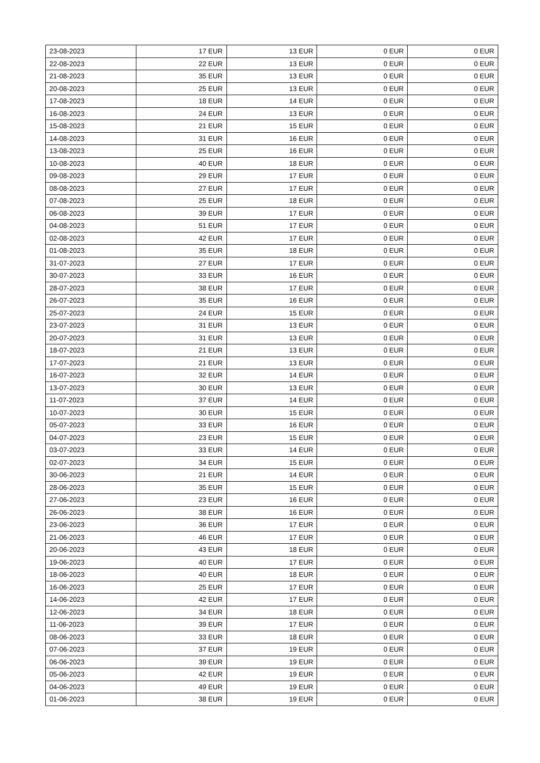| 23-08-2023 | 17 EUR | 13 EUR | 0 EUR | 0 EUR |
| 22-08-2023 | 22 EUR | 13 EUR | 0 EUR | 0 EUR |
| 21-08-2023 | 35 EUR | 13 EUR | 0 EUR | 0 EUR |
| 20-08-2023 | 25 EUR | 13 EUR | 0 EUR | 0 EUR |
| 17-08-2023 | 18 EUR | 14 EUR | 0 EUR | 0 EUR |
| 16-08-2023 | 24 EUR | 13 EUR | 0 EUR | 0 EUR |
| 15-08-2023 | 21 EUR | 15 EUR | 0 EUR | 0 EUR |
| 14-08-2023 | 31 EUR | 16 EUR | 0 EUR | 0 EUR |
| 13-08-2023 | 25 EUR | 16 EUR | 0 EUR | 0 EUR |
| 10-08-2023 | 40 EUR | 18 EUR | 0 EUR | 0 EUR |
| 09-08-2023 | 29 EUR | 17 EUR | 0 EUR | 0 EUR |
| 08-08-2023 | 27 EUR | 17 EUR | 0 EUR | 0 EUR |
| 07-08-2023 | 25 EUR | 18 EUR | 0 EUR | 0 EUR |
| 06-08-2023 | 39 EUR | 17 EUR | 0 EUR | 0 EUR |
| 04-08-2023 | 51 EUR | 17 EUR | 0 EUR | 0 EUR |
| 02-08-2023 | 42 EUR | 17 EUR | 0 EUR | 0 EUR |
| 01-08-2023 | 35 EUR | 18 EUR | 0 EUR | 0 EUR |
| 31-07-2023 | 27 EUR | 17 EUR | 0 EUR | 0 EUR |
| 30-07-2023 | 33 EUR | 16 EUR | 0 EUR | 0 EUR |
| 28-07-2023 | 38 EUR | 17 EUR | 0 EUR | 0 EUR |
| 26-07-2023 | 35 EUR | 16 EUR | 0 EUR | 0 EUR |
| 25-07-2023 | 24 EUR | 15 EUR | 0 EUR | 0 EUR |
| 23-07-2023 | 31 EUR | 13 EUR | 0 EUR | 0 EUR |
| 20-07-2023 | 31 EUR | 13 EUR | 0 EUR | 0 EUR |
| 18-07-2023 | 21 EUR | 13 EUR | 0 EUR | 0 EUR |
| 17-07-2023 | 21 EUR | 13 EUR | 0 EUR | 0 EUR |
| 16-07-2023 | 32 EUR | 14 EUR | 0 EUR | 0 EUR |
| 13-07-2023 | 30 EUR | 13 EUR | 0 EUR | 0 EUR |
| 11-07-2023 | 37 EUR | 14 EUR | 0 EUR | 0 EUR |
| 10-07-2023 | 30 EUR | 15 EUR | 0 EUR | 0 EUR |
| 05-07-2023 | 33 EUR | 16 EUR | 0 EUR | 0 EUR |
| 04-07-2023 | 23 EUR | 15 EUR | 0 EUR | 0 EUR |
| 03-07-2023 | 33 EUR | 14 EUR | 0 EUR | 0 EUR |
| 02-07-2023 | 34 EUR | 15 EUR | 0 EUR | 0 EUR |
| 30-06-2023 | 21 EUR | 14 EUR | 0 EUR | 0 EUR |
| 28-06-2023 | 35 EUR | 15 EUR | 0 EUR | 0 EUR |
| 27-06-2023 | 23 EUR | 16 EUR | 0 EUR | 0 EUR |
| 26-06-2023 | 38 EUR | 16 EUR | 0 EUR | 0 EUR |
| 23-06-2023 | 36 EUR | 17 EUR | 0 EUR | 0 EUR |
| 21-06-2023 | 46 EUR | 17 EUR | 0 EUR | 0 EUR |
| 20-06-2023 | 43 EUR | 18 EUR | 0 EUR | 0 EUR |
| 19-06-2023 | 40 EUR | 17 EUR | 0 EUR | 0 EUR |
| 18-06-2023 | 40 EUR | 18 EUR | 0 EUR | 0 EUR |
| 16-06-2023 | 25 EUR | 17 EUR | 0 EUR | 0 EUR |
| 14-06-2023 | 42 EUR | 17 EUR | 0 EUR | 0 EUR |
| 12-06-2023 | 34 EUR | 18 EUR | 0 EUR | 0 EUR |
| 11-06-2023 | 39 EUR | 17 EUR | 0 EUR | 0 EUR |
| 08-06-2023 | 33 EUR | 18 EUR | 0 EUR | 0 EUR |
| 07-06-2023 | 37 EUR | 19 EUR | 0 EUR | 0 EUR |
| 06-06-2023 | 39 EUR | 19 EUR | 0 EUR | 0 EUR |
| 05-06-2023 | 42 EUR | 19 EUR | 0 EUR | 0 EUR |
| 04-06-2023 | 49 EUR | 19 EUR | 0 EUR | 0 EUR |
| 01-06-2023 | 38 EUR | 19 EUR | 0 EUR | 0 EUR |